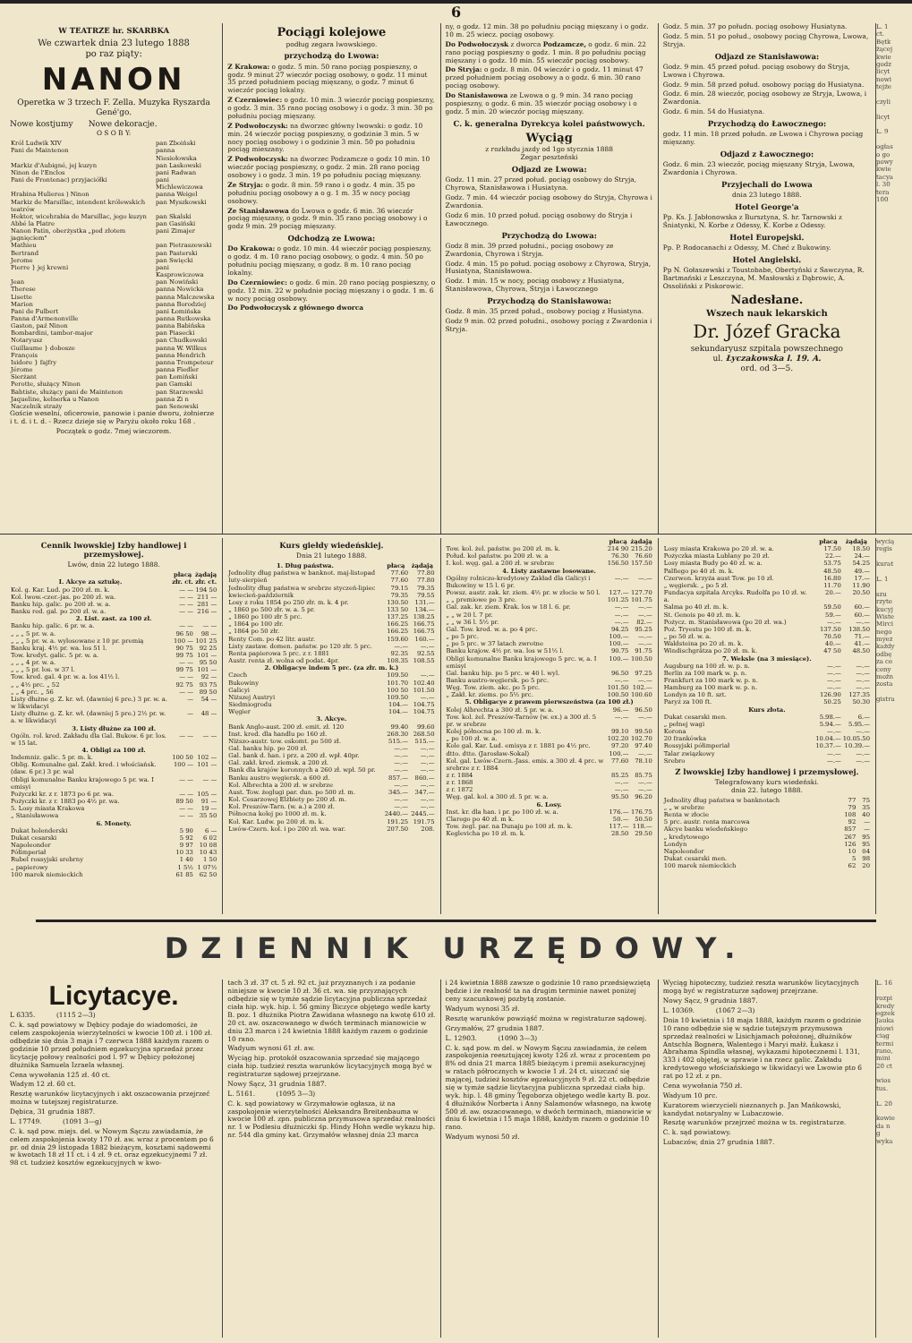6
W TEATRZE hr. SKARBKA
We czwartek dnia 23 lutego 1888
po raz piąty:
NANON
Operetka w 3 trzech F. Zella. Muzyka Ryszarda Gené'go.
Nowe kostjumy Nowe dekoracje.
O S O B Y:
| Król Ludwik XIV | pan Zboiński |
| Pani de Maintenon | panna Niesiołowska |
| Markiz d'Aubigné, jej kuzyn | pan Laskowski |
| Ninon de l'Enclos | pani Radwan |
| Pani de Frontenac) przyjaciółki | pani Michlewiczowa |
| Hrabina Hulieres ) Ninon | panna Weigel |
| Markiz de Marsillac, intendent królewskich teatrów | pan Myszkowski |
| Hektor, wicehrabia de Marsillac, jego kuzyn | pan Skalski |
| Abbé la Platre | pan Gasiński |
| Nanon Patin, oberżystka „pod złotem jagnięciem" | pani Zimajer |
| Mathieu | pan Pietraszewski |
| Bertrand | pan Pasterski |
| Jerome | pan Swięcki |
| Pierre } jej krewni | pani Kasprowiczowa |
| Jean | pan Nowiński |
| Therese | panna Nowicka |
| Lisette | panna Malczewska |
| Marion | panna Borodziej |
| Pani de Fulbert | pani Łomińska |
| Panna d'Armenonville | panna Rutkowska |
| Gaston, paź Ninon | panna Babińska |
| Bombardini, tambor-major | pan Piasecki |
| Notaryusz | pan Chudkowski |
| Guillaume } dobosze | panna W. Wilkus |
| François | panna Hendrich |
| Isidore } fajfry | panna Trompeteur |
| Jérome | panna Fiedler |
| Sierżant | pan Łomiński |
| Perotte, służący Ninon | pan Gamski |
| Babtiste, służący pani de Maintenon | pan Starzewski |
| Jaqueline, kelnerka u Nanon | panna Zi n |
| Naczelnik straży | pan Senowski |
Goście weselni, oficerowie, panowie i panie dworu, żołnierze i t. d. i t. d. - Rzecz dzieje się w Paryżu około roku 168 .
Początek o godz. 7mej wieczorem.
Pociągi kolejowe
podług zegara lwowskiego.
przychodzą do Lwowa:
Z Krakowa: o godz. 5 min. 50 rano pociąg pospieszny, o godz. 9 minut 27 wieczór pociąg osobowy, o godz. 11 minut 35 przed południem pociąg mięszany, o godz. 7 minut 6 wieczór pociąg lokalny.
Z Czerniowiec: o godz. 10 min. 3 wieczór pociąg pospieszny, o godz. 3 min. 35 rano pociąg osobowy i o godz. 3 min. 30 po południu pociąg mięszany.
Z Podwołoczysk: na dworzec główny lwowski: o godz. 10 min. 24 wieczór pociąg pospieszny, o godzinie 3 min. 5 w nocy pociąg osobowy i o godzinie 3 min. 50 po południu pociąg mieszany.
Z Podwołoczysk: na dworzec Podzamcze o godz 10 min. 10 wieczór pociąg pospieszny, o godz. 2 min. 28 rano pociąg osobowy i o godz. 3 min. 19 po południu pociąg mięszany.
Ze Stryja: o godz. 8 min. 59 rano i o godz. 4 min. 35 po południu pociąg osobowy a o g. 1 m. 35 w nocy pociąg osobowy.
Ze Stanisławowa do Lwowa o godz. 6 min. 36 wieczór pociąg mięszany, o godz. 9 min. 35 rano pociąg osobowy i o godz 9 min. 29 pociąg mięszany.
Odchodzą ze Lwowa:
Do Krakowa: o godz. 10 min. 44 wieczór pociąg pospieszny, o godz. 4 m. 10 rano pociąg osobowy, o godz. 4 min. 50 po południu pociąg mięszany, o godz. 8 m. 10 rano pociąg lokalny.
Do Czerniowiec: o godz. 6 min. 20 rano pociąg pospieszny, o godz. 12 min. 22 w południe pociąg mięszany i o godz. 1 m. 6 w nocy pociąg osobowy.
Do Podwołoczysk z głównego dworca
ny, o godz. 12 min. 38 po południu pociąg mięszany i o godz. 10 m. 25 wiecz. pociąg osobowy.
Do Podwołoczysk z dworca Podzamcze, o godz. 6 min. 22 rano pociąg pospieszny o godz. 1 min. 8 po południu pociąg mięszany i o godz. 10 min. 55 wieczór pociąg osobowy.
Do Stryja: o godz. 8 min. 04 wieczór i o godz. 11 minut 47 przed południem pociąg osobowy a o godz. 6 min. 30 rano pociąg osobowy.
Do Stanisławowa ze Lwowa o g. 9 min. 34 rano pociąg pospieszny, o godz. 6 min. 35 wieczór pociąg osobowy i o godz. 5 min. 20 wieczór pociąg mięszany.
C. k. generalna Dyrekcya kolei państwowych.
Wyciąg
z rozkładu jazdy od 1go stycznia 1888
Zegar peszteński
Odjazd ze Lwowa:
Godz. 11 min. 27 przed połud. pociąg osobowy do Stryja, Chyrowa, Stanisławowa i Husiatyna.
Godz. 7 min. 44 wieczór pociąg osobowy do Stryja, Chyrowa i Zwardonia.
Godz 6 min. 10 przed połud. pociąg osobowy do Stryja i Ławocznego.
Przychodzą do Lwowa:
Godz 8 min. 39 przed południ., pociąg osobowy ze Zwardonia, Chyrowa i Stryja.
Godz. 4 min. 15 po połud. pociąg osobowy z Chyrowa, Stryja, Husiatyna, Stanisławowa.
Godz. 1 min. 15 w nocy, pociąg osobowy z Husiatyna, Stanisławowa, Chyrowa, Stryja i Ławocznego
Przychodzą do Stanisławowa:
Godz. 8 min. 35 przed połud., osobowy pociąg z Husiatyna.
Godz 9 min. 02 przed południ., osobowy pociąg z Zwardonia i Stryja.
Godz. 5 min. 37 po połudn. pociąg osobowy Husiatyna.
Godz. 5 min. 51 po połud., osobowy pociąg Chyrowa, Lwowa, Stryja.
Odjazd ze Stanisławowa:
Godz. 9 min. 45 przed połud. pociąg osobowy do Stryja, Lwowa i Chyrowa.
Godz. 9 min. 58 przed połud. osobowy pociąg do Husiatyna.
Godz. 6 min. 28 wieczór, pociąg osobowy ze Stryja, Lwowa, i Zwardonia.
Godz. 6 min. 54 do Husiatyna.
Przychodzą do Ławocznego:
godz. 11 min. 18 przed połudn. ze Lwowa i Chyrowa pociąg mięszany.
Odjazd z Ławocznego:
Godz. 6 min. 23 wieczór, pociąg mięszany Stryja, Lwowa, Zwardonia i Chyrowa.
Przyjechali do Lwowa
dnia 23 lutego 1888.
Hotel George'a
Pp. Ks. J. Jabłonowska z Bursztyna, S. hr. Tarnowski z Śniatynki, N. Korbe z Odessy, K. Korbe z Odessy.
Hotel Europejski.
Pp. P. Rodocanachi z Odessy, M. Cheć z Bukowiny.
Hotel Angielski.
Pp N. Gołaszewski z Toustobabe, Obertyński z Sawczyna, R. Bartmański z Leszczyna, M. Masłowski z Dąbrowic, A. Ossoliński z Piskorowic.
Nadesłane.
Wszech nauk lekarskich
Dr. Józef Gracka
sekundaryusz szpitala powszechnego
ul. Łyczakowska l. 19. A.
ord. od 3—5.
L. 1
ct.
Bętk
żącej
kwie
godz
licyt
nowi
tejże
czyli
licyt
L. 9
ogłas
o go
powy
kwie
tacya
l. 30
tera
100
Cennik lwowskiej Izby handlowej i przemysłowej.
Lwów, dnia 22 lutego 1888.
| | płacą | żądają |
| --- | --- | --- |
| I. Akcye za sztukę. | złr. ct. | złr. ct. |
| Kol. g. Kar. Lud. po 200 zł. m. k. | — — | 194 50 |
| Kol. lwow.-czer.-jas. po 200 zł. wa. | — — | 211 — |
| Banku hip. galic. po 200 zł. w. a. | — — | 281 — |
| Banku red. gal. po 200 zł. w. a. | — — | 216 — |
| 2. List. zast. za 100 zł. | | |
| Banku hip. galic. 6 pr. w. a. | — — | — — |
| „ „ „ 5 pr. w. a. | 96 50 | 98 — |
| „ „ „ 5 pr. w. a. wylosowane z 10 pr. premią | 100 — | 101 25 |
| Banku kraj. 4½ pr. wa. los 51 l. | 90 75 | 92 25 |
| Tow. kredyt. galic. 5 pr. w. a. | 99 75 | 101 — |
| „ „ „ 4 pr. w. a. | — — | 95 50 |
| „ „ „ 5 pr. los. w 37 l. | 99 75 | 101 — |
| Tow. kred. gal. 4 pr. w. a. los 41½ l. | — — | 92 — |
| „ „ 4½ prc. „ 52 | 92 75 | 93 75 |
| „ „ 4 prc. „ 56 | — — | 89 50 |
| Listy dłużne g. Z. kr. wł. (dawniej 6 pre.) 3 pr. w. a. w likwidacyi | — | 54 — |
| Listy dłużne g. Z. kr. wł. (dawniej 5 pre.) 2½ pr. w. a. w likwidacyi | — | 48 — |
| 3. Listy dłużne za 100 zł. | | |
| Ogóln. rol. kred. Zakładu dla Gal. Bukow. 6 pr. los. w 15 lat. | — — | — — |
| 4. Obligi za 100 zł. | | |
| Indemniz. galic. 5 pr. m. k. | 100 50 | 102 — |
| Oblig. Komunalne gal. Zakł. kred. i włościańsk. (daw. 6 pr.) 3 pr. wal | 100 — | 101 — |
| Obligi komunalne Banku krajowego 5 pr. wa. I emisyi | — — | — — |
| Pożyczki kr. z r. 1873 po 6 pr. wa. | — — | 105 — |
| Pożyczki kr. z r. 1883 po 4½ pr. wa. | 89 50 | 91 — |
| 5. Losy miasta Krakowa | — — | 19 — |
| „ Stanisławowa | — — | 35 50 |
| 6. Monety. | | |
| Dukat holenderski | 5 90 | 6 — |
| Dukat cesarski | 5 92 | 6 02 |
| Napoleondor | 9 97 | 10 08 |
| Półimperiał | 10 33 | 10 43 |
| Rubel rossyjski srebrny | 1 40 | 1 50 |
| „ papierowy | 1 5½ | 1 07½ |
| 100 marek niemieckich | 61 85 | 62 50 |
Kurs giełdy wiedeńskiej.
Dnia 21 lutego 1888.
| 1. Dług państwa. | płacą | żądają |
| --- | --- | --- |
| Jednolity dług państwa w banknot. maj-listopad | 77.60 | 77.80 |
| luty-sierpień | 77.60 | 77.80 |
| Jednolity dług państwa w srebrze styczeń-lipiec | 79.15 | 79.35 |
| kwiecień-październik | 79.35 | 79.55 |
| Losy z roku 1854 po 250 złr. m. k. 4 pr. | 130.50 | 131.— |
| „ 1860 po 500 złr. w. a. 5 pr. | 133 50 | 134.— |
| „ 1860 po 100 złr 5 prc. | 137.25 | 138.25 |
| „ 1864 po 100 złr. | 166.25 | 166.75 |
| „ 1864 po 50 złr. | 166.25 | 166.75 |
| Renty Com. po 42 litr. austr. | 159.60 | 160.— |
| Listy zastaw. domen. państw. po 120 złr. 5 prc. | —.— | —.— |
| Renta papierowa 5 prc. z r. 1881 | 92.35 | 92.55 |
| Austr. renta zł. wolna od podat. 4pr. | 108.35 | 108.55 |
| 2. Obligacye indem 5 prc. (za złr. m. k.) | | |
| Czech | 109.50 | —.— |
| Bukowiny | 101.70 | 102.40 |
| Galicyi | 100 50 | 101.50 |
| Niższej Austryi | 109.50 | —.— |
| Siedmiogrodu | 104.— | 104.75 |
| Węgier | 104.— | 104.75 |
| 3. Akcye. | | |
| Bank Anglo-aust. 200 zł. emit. zł. 120 | 99.40 | 99.60 |
| Inst. kred. dla handlu po 160 zł. | 268.30 | 268.50 |
| Niższo-austr. tow. eskomt. po 500 zł. | 515.— | 515.— |
| Gal. banku hip. po 200 zł. | —.— | —.— |
| Gal. bank d. han. i prz. a 200 zł. wpł. 40pr. | —.— | —.— |
| Gal. zakł. kred. ziemsk. a 200 zł. | —.— | —.— |
| Bank dla krajów koronnych a 260 zł. wpł. 50 pr. | —.— | —.— |
| Banku austro węgiersk. a 600 zł. | 857.— | 860.— |
| Kol. Albrechta a 200 zł. w srebrze | —.— | —.— |
| Aust. Tow. żeglugi par. dun. po 500 zł. m. | 345.— | 347.— |
| Kol. Cesarzowej Elżbiety po 200 zł. m. | —.— | —.— |
| Kol. Preszów-Tarn. (w. a.) a 200 zł. | —.— | —.— |
| Północna kolej po 1000 zł. m. k. | 2440.— | 2445.— |
| Kol. Kar. Ludw. po 200 zł. m. k. | 191.25 | 191.75 |
| Lwów-Czern. kol. i po 200 zł. wa. war. | 207.50 | 208. |
| | płacą | żądają |
| --- | --- | --- |
| Tow. kol. żel. państw. po 200 zł. m. k. | 214 90 | 215.20 |
| Połud. kol państw. po 200 zł. w. a | 76.30 | 76.60 |
| I. kol. węg. gal. a 200 zł. w srebrze | 156.50 | 157.50 |
| 4. Listy zastawne losowane. | | |
| Ogólny rolniczo-kredytowy Zakład dla Galicyi i Bukowiny w 15 l. 6 pr. | —.— | —.— |
| Powsz. austr. zak. kr. ziem. 4½ pr. w złocie w 50 l. | 127.— | 127.70 |
| „ „ premiowe po 3 pre. | 101.25 | 101.75 |
| Gal. zak. kr. ziem. Krak. los w 18 l. 6. pr. | —.— | —.— |
| „ „ w 20 l. 7 pr. | —.— | —.— |
| „ „ w 36 l. 5½ pr. | —.— | 82.— |
| Gal. Tow. kred. w. a. po 4 prc. | 94.25 | 95.25 |
| „ po 5 prc. | 100.— | —.— |
| „ po 5 prc. w 37 latach zwrotne | 100.— | —.— |
| Banku krajow. 4½ pr. wa. los w 51½ l. | 90.75 | 91.75 |
| Obligi komunalne Banku krajowego 5 prc. w, a. I emisyi | 100.— | 100.50 |
| Gal. banku hip. po 5 prc. w 40 l. wyl. | 96.50 | 97.25 |
| Banku austro-węgiersk. po 5 prc. | —.— | —.— |
| Węg. Tow. ziem. akc. po 5 prc. | 101.50 | 102.— |
| „ Zakł. kr. ziems. po 5½ prc. | 100.50 | 100.60 |
| 5. Obligacye z prawem pierwszeństwa (za 100 zł.) | | |
| Kolej Albrechta a 300 zł. 5 pr. w. a. | 96.— | 96.50 |
| Tow. kol. żel. Preszów-Tarnów (w. ex.) a 300 zł. 5 pr. w srebrze | —.— | —.— |
| Kolej północna po 100 zł. m. k. | 99.10 | 99.50 |
| „ po 100 zł. w. a. | 102.20 | 102.70 |
| Kole gal. Kar. Lud. emisya z r. 1881 po 4½ prc. | 97.20 | 97.40 |
| dtto. dtto. (Jarosław-Sokal) | 100.— | —.— |
| Kol. gal. Lwów-Czern.-Jass. emis. a 300 zł. 4 prc. w srebrze z r. 1884 | 77.60 | 78.10 |
| z r. 1884 | 85.25 | 85.75 |
| z r. 1868 | —.— | —.— |
| z r. 1872 | —.— | —.— |
| Węg. gal. kol. a 300 zł. 5 pr. w. a. | 95.50 | 96.20 |
| 6. Losy. | | |
| Inst. kr. dla han. i pr. po 100 zł. w. a. | 176.— | 176.75 |
| Clarego po 40 zł. m k. | 50.— | 50.50 |
| Tow. żegl. par. na Dunaju po 100 zł. m. k. | 117.— | 118.— |
| Keglevicha po 10 zł. m. k. | 28.50 | 29.50 |
| | płacą | żądają |
| --- | --- | --- |
| Losy miasta Krakowa po 20 zł. w. a. | 17.50 | 18.50 |
| Pożyczka miasta Lublany po 20 zł. | 22.— | 24.— |
| Losy miasta Budy po 40 zł. w. a. | 53.75 | 54.25 |
| Palfiego po 40 zł. m. k. | 48.50 | 49.— |
| Czerwon. krzyża aust Tow. po 10 zł. | 16.80 | 17.— |
| „ węgiersk. „ po 5 zł. | 11.70 | 11.90 |
| Fundacya szpitala Arcyks. Rudolfa po 10 zł. w. a. | 20.— | 20.50 |
| Salma po 40 zł. m. k. | 59.50 | 60.— |
| St. Genois po 40 zł. m. k. | 59.— | 60.— |
| Pożycz. m. Stanisławowa (po 20 zł. wa.) | —.— | —.— |
| Poż. Tryestu po 100 zł. m. k. | 137.50 | 138.50 |
| „ po 50 zł. w. a. | 70.50 | 71.— |
| Waldsteina po 20 zł. m. k. | 40.— | 41.— |
| Windischgrätza po 20 zł. m. k. | 47 50 | 48.50 |
| 7. Weksle (na 3 miesiące). | | |
| Augsburg na 100 zł. w. p. n. | —.— | —.— |
| Berlin za 100 mark w. p. n. | —.— | —.— |
| Frankfurt za 100 mark w. p. n. | —.— | —.— |
| Hamburg za 100 mark w. p. n. | —.— | —.— |
| Londyn za 10 ft. szt. | 126.90 | 127.35 |
| Paryż za 100 ft. | 50.25 | 50.30 |
| Kurs złota. | | |
| Dukat cesarski men. | 5.98.— | 6.— |
| „ pełnej wagi | 5.94.— | 5.95.— |
| Korona | —.— | —.— |
| 20 frankówka | 10.04.— | 10.05.50 |
| Rossyjski półimperiał | 10.37.— | 10.39.— |
| Talar związkowy | —.— | —.— |
| Srebro | —.— | —.— |
Z lwowskiej Izby handlowej i przemysłowej.
Telegrafowany kurs wiedeński.
dnia 22. lutego 1888.
| Jednolity dług państwa w banknotach | 77 | 75 |
| „ „ w srebrze | 79 | 35 |
| Renta w złocie | 108 | 40 |
| 5 prc. austr. renta marcowa | 92 | — |
| Akcye banku wiedeńskiego | 857 | — |
| „ kredytowego | 267 | 95 |
| Londyn | 126 | 95 |
| Napoleondor | 10 | 04 |
| Dukat cesarski men. | 5 | 98 |
| 100 marek niemieckich | 62 | 20 |
wycią
regis
kurat
L. 1
szu
rzyte
kucyj
Wiste
Mirci
nego
myez
każdy
odbę
za ce
ceny
możn
zosta
gistra
DZIENNIK URZĘDOWY.
Licytacye.
L 6335. (1115 2—3)
C. k. sąd powiatowy w Dębicy podaje do wiadomości, że celem zaspokojenia wierzytelności w kwocie 100 zł. i 100 zł. odbędzie się dnia 3 maja i 7 czerwca 1888 każdym razem o godzinie 10 przed południem egzekucyjna sprzedaż przez licytację połowy realności pod l. 97 w Dębicy położonej dłużnika Samuela Izraela własnej.
Cena wywołania 125 zł. 40 ct.
Wadym 12 zł. 60 ct.
Resztę warunków licytacyjnych i akt oszacowania przejrzeć można w tutejszej registraturze.
Dębica, 31 grudnia 1887.
L. 17749. (1091 3—g)
C. k. sąd pow. miejs. del. w Nowym Sączu zawiadamia, że celem zaspokojenia kwoty 170 zł. aw. wraz z procentem po 6 pr. od dnia 29 listopada 1882 bieżącym, kosztami sądowemi w kwotach 18 zł 11 ct. i 4 zł. 9 ct. oraz egzekucyjnemi 7 zł. 98 ct. tudzież kosztów egzekucyjnych w kwo-
tach 3 zł. 37 ct. 5 zł. 92 ct. już przyznanych i za podanie niniejsze w kwocie 10 zł. 36 ct. wa. się przyznających odbędzie się w tymże sądzie licytacyjna publiczna sprzedaż ciała hip. wyk. hip. l. 56 gminy Biczyce objętego wedle karty B. poz. 1 dłużnika Piotra Zawidana własnego na kwotę 610 zł. 20 ct. aw. oszacowanego w dwóch terminach mianowicie w dniu 23 marca i 24 kwietnia 1888 każdym razem o godzinie 10 rano.
Wadyum wynosi 61 zł. aw.
Wyciąg hip. protokół oszacowania sprzedać się mającego ciała hip. tudzież reszta warunków licytacyjnych mogą być w registraturze sądowej przejrzane.
Nowy Sącz, 31 grudnia 1887.
L. 5161. (1095 3—3)
C. k. sąd powiatowy w Grzymałowie ogłasza, iż na zaspokojenie wierzytelności Aleksandra Breitenbauma w kwocie 100 zł. zpn. publiczna przymusowa sprzedaż realności nr. 1 w Podlesiu dłużniczki śp. Hindy Hohn wedle wykazu hip. nr. 544 dla gminy kat. Grzymałów własnej dnia 23 marca
i 24 kwietnia 1888 zawsze o godzinie 10 rano przedsięwziętą będzie i że realność ta na drugim terminie nawet poniżej ceny szacunkowej pozbytą zostanie.
Wadyum wynosi 35 zł.
Resztę warunków powziąść można w registraturze sądowej.
Grzymałów, 27 grudnia 1887.
L. 12903. (1090 3—3)
C. k. sąd pow. m del. w Nowym Sączu zawiadamia, że celem zaspokojenia reesztującej kwoty 126 zł. wraz z procentem po 8% od dnia 21 marca 1885 bieżącym i premii asekuracyjnej w ratach półrocznych w kwocie 1 zł. 24 ct. uiszczać się mającej, tudzież kosztów egzekucyjnych 9 zł. 22 ct. odbędzie się w tymże sądzie licytacyjna publiczna sprzedaż ciała hip. wyk. hip. l. 48 gminy Tęgoborza objętego wedle karty B. poz. 4 dłużników Norberta i Anny Salamonów własnego, na kwotę 500 zł. aw. oszacowanego, w dwóch terminach, mianowicie w dniu 6 kwietnia i 15 maja 1888, każdym razem o godzinie 10 rano.
Wadyum wynosi 50 zł.
Wyciąg hipoteczny, tudzież reszta warunków licytacyjnych mogą być w registraturze sądowej przejrzane.
Nowy Sącz, 9 grudnia 1887.
L. 10369. (1067 2—3)
Dnia 10 kwietnia i 18 maja 1888, każdym razem o godzinie 10 rano odbędzie się w sądzie tutejszym przymusowa sprzedaż realności w Lisichjamach położonej, dłużników Antschla Bognera, Walentego i Maryi małż. Łukasz i Abrahama Spindla własnej, wykazami hipotecznemi l. 131, 333 i 402 objętej, w sprawie i na rzecz galic. Zakładu kredytowego włościańskiego w likwidacyi we Lwowie pto 6 rat po 12 zł. z pn.
Cena wywołania 750 zł.
Wadyum 10 prc.
Kuratorem wierzycieli nieznanych p. Jan Mańkowski, kandydat notaryalny w Lubaczowie.
Resztę warunków przejrzeć można w ts. registraturze.
C. k. sąd powiatowy.
Lubaczów, dnia 27 grudnia 1887.
L. 16
rozpi
kredy
egzek
Jauka
niowi
ciąg
termi
rano,
mini
20 ct
wios
tus.
L. 20
kowie
da n
g
wyka